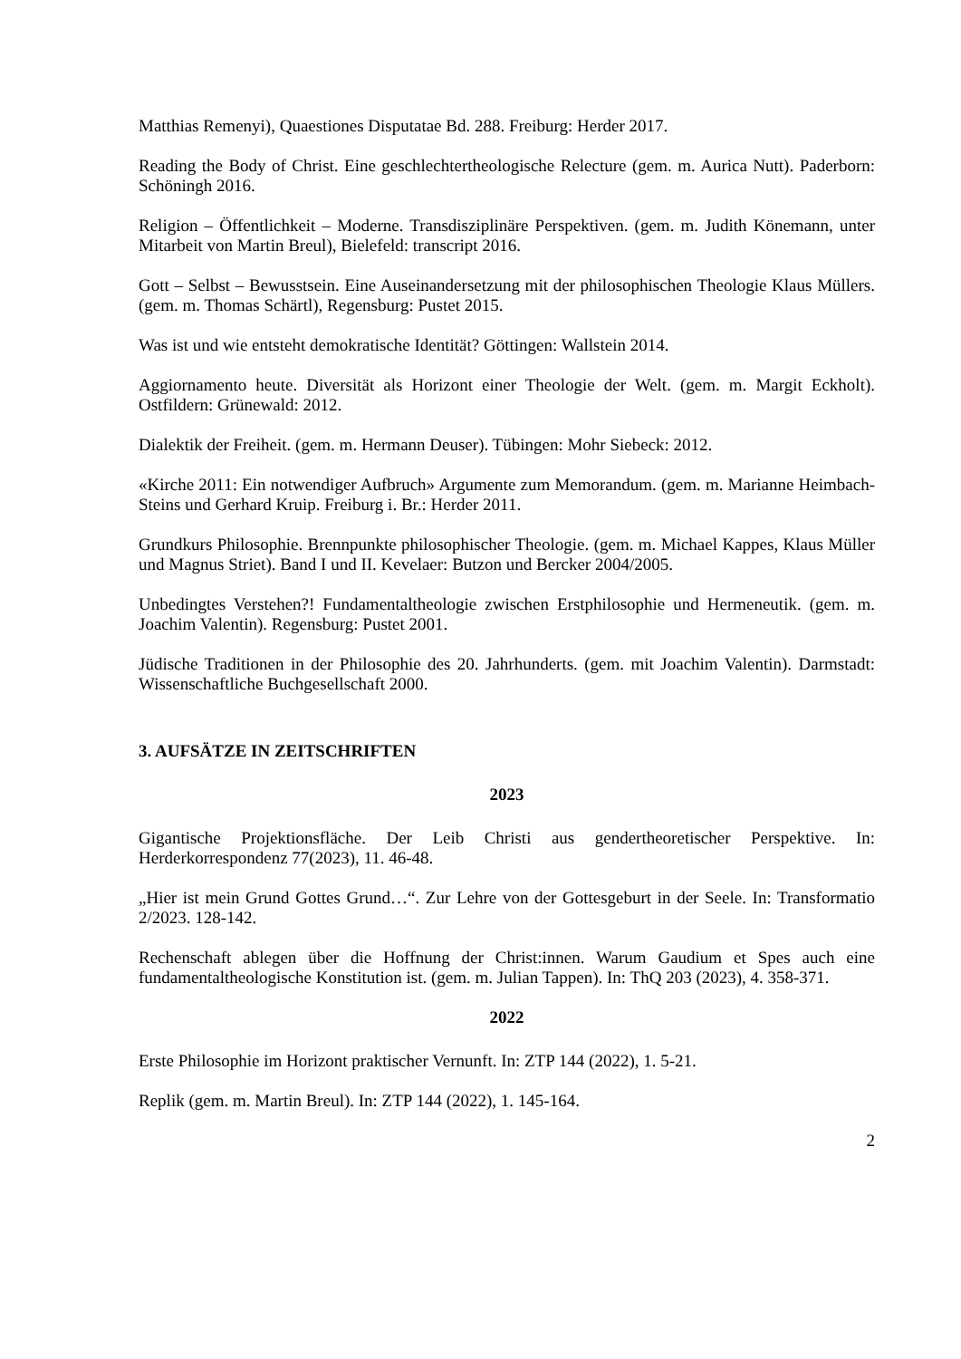Matthias Remenyi), Quaestiones Disputatae Bd. 288. Freiburg: Herder 2017.
Reading the Body of Christ. Eine geschlechtertheologische Relecture (gem. m. Aurica Nutt). Paderborn: Schöningh 2016.
Religion – Öffentlichkeit – Moderne. Transdisziplinäre Perspektiven. (gem. m. Judith Könemann, unter Mitarbeit von Martin Breul), Bielefeld: transcript 2016.
Gott – Selbst – Bewusstsein. Eine Auseinandersetzung mit der philosophischen Theologie Klaus Müllers. (gem. m. Thomas Schärtl), Regensburg: Pustet 2015.
Was ist und wie entsteht demokratische Identität? Göttingen: Wallstein 2014.
Aggiornamento heute. Diversität als Horizont einer Theologie der Welt. (gem. m. Margit Eckholt). Ostfildern: Grünewald: 2012.
Dialektik der Freiheit. (gem. m. Hermann Deuser). Tübingen: Mohr Siebeck: 2012.
«Kirche 2011: Ein notwendiger Aufbruch» Argumente zum Memorandum. (gem. m. Marianne Heimbach-Steins und Gerhard Kruip. Freiburg i. Br.: Herder 2011.
Grundkurs Philosophie. Brennpunkte philosophischer Theologie. (gem. m. Michael Kappes, Klaus Müller und Magnus Striet). Band I und II. Kevelaer: Butzon und Bercker 2004/2005.
Unbedingtes Verstehen?! Fundamentaltheologie zwischen Erstphilosophie und Hermeneutik. (gem. m. Joachim Valentin). Regensburg: Pustet 2001.
Jüdische Traditionen in der Philosophie des 20. Jahrhunderts. (gem. mit Joachim Valentin). Darmstadt: Wissenschaftliche Buchgesellschaft 2000.
3. AUFSÄTZE IN ZEITSCHRIFTEN
2023
Gigantische Projektionsfläche. Der Leib Christi aus gendertheoretischer Perspektive. In: Herderkorrespondenz 77(2023), 11. 46-48.
„Hier ist mein Grund Gottes Grund…“. Zur Lehre von der Gottesgeburt in der Seele. In: Transformatio 2/2023. 128-142.
Rechenschaft ablegen über die Hoffnung der Christ:innen. Warum Gaudium et Spes auch eine fundamentaltheologische Konstitution ist. (gem. m. Julian Tappen). In: ThQ 203 (2023), 4. 358-371.
2022
Erste Philosophie im Horizont praktischer Vernunft. In: ZTP 144 (2022), 1. 5-21.
Replik (gem. m. Martin Breul). In: ZTP 144 (2022), 1. 145-164.
2